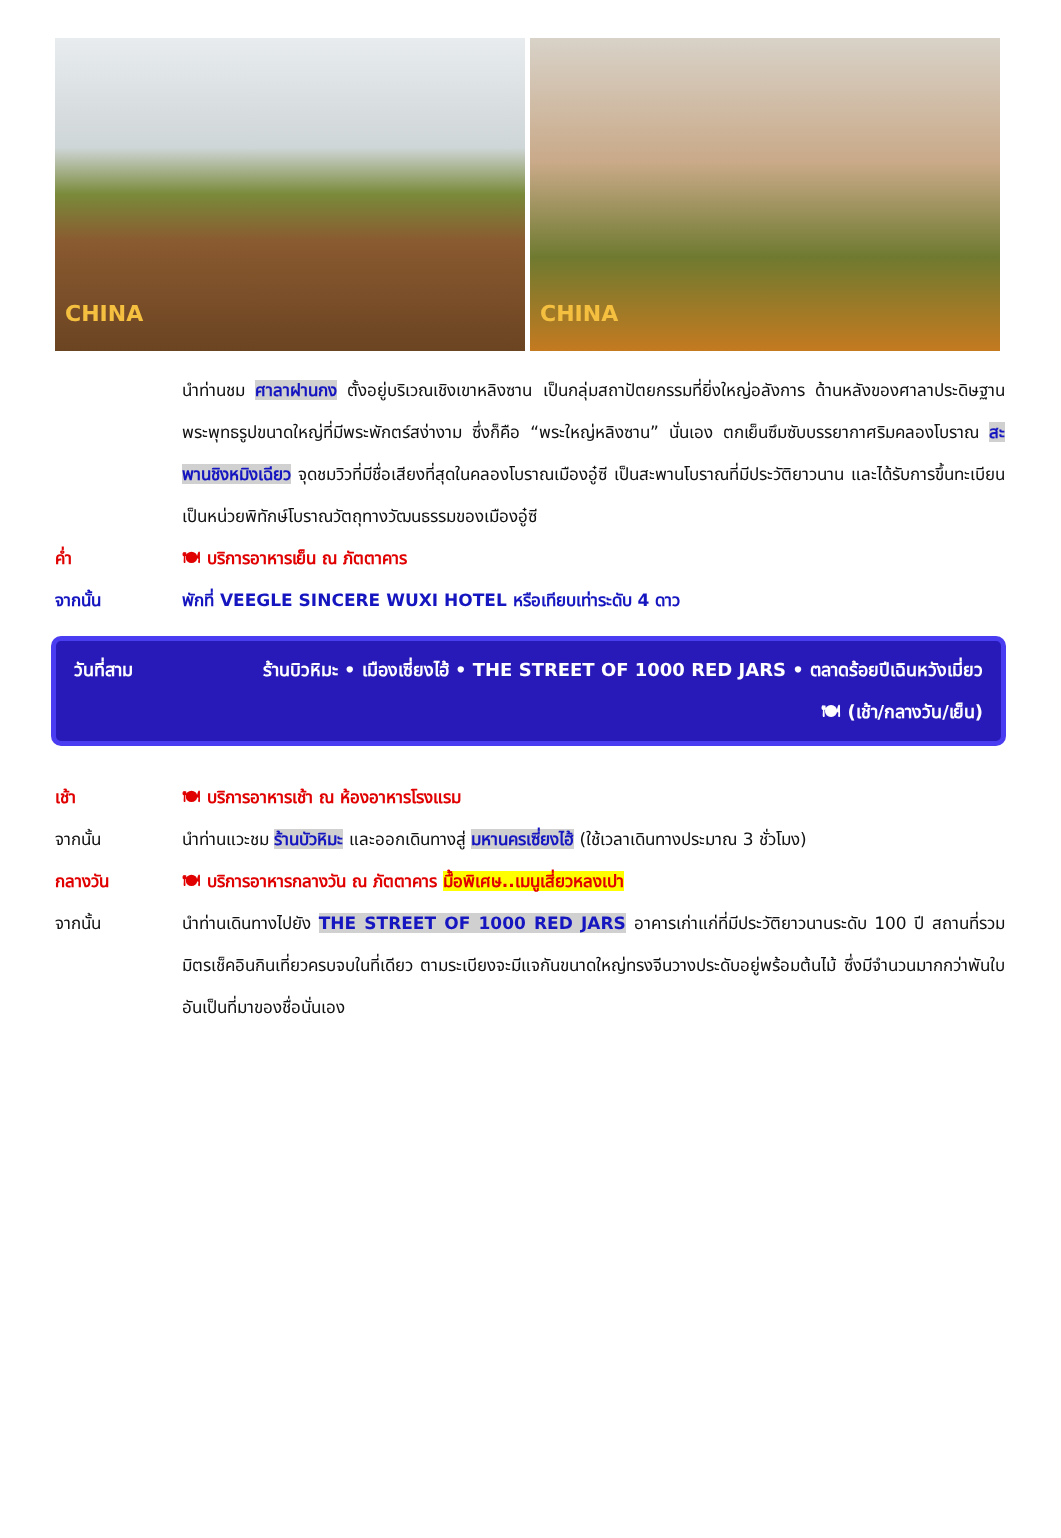CHINA
CHINA
นำท่านชม ศาลาฝานกง ตั้งอยู่บริเวณเชิงเขาหลิงซาน เป็นกลุ่มสถาปัตยกรรมที่ยิ่งใหญ่อลังการ ด้านหลังของศาลาประดิษฐานพระพุทธรูปขนาดใหญ่ที่มีพระพักตร์สง่างาม ซึ่งก็คือ “พระใหญ่หลิงซาน” นั่นเอง ตกเย็นซึมซับบรรยากาศริมคลองโบราณ สะพานชิงหมิงเฉียว จุดชมวิวที่มีชื่อเสียงที่สุดในคลองโบราณเมืองอู๋ซี เป็นสะพานโบราณที่มีประวัติยาวนาน และได้รับการขึ้นทะเบียนเป็นหน่วยพิทักษ์โบราณวัตถุทางวัฒนธรรมของเมืองอู๋ซี
ค่ำ 🍽 บริการอาหารเย็น ณ ภัตตาคาร
จากนั้น พักที่ VEEGLE SINCERE WUXI HOTEL หรือเทียบเท่าระดับ 4 ดาว
วันที่สาม ร้านบิวหิมะ • เมืองเซี่ยงไฮ้ • THE STREET OF 1000 RED JARS • ตลาดร้อยปีเฉินหวังเมี่ยว
🍽 (เช้า/กลางวัน/เย็น)
เช้า 🍽 บริการอาหารเช้า ณ ห้องอาหารโรงแรม
จากนั้น นำท่านแวะชม ร้านบัวหิมะ และออกเดินทางสู่ มหานครเซี่ยงไฮ้ (ใช้เวลาเดินทางประมาณ 3 ชั่วโมง)
กลางวัน 🍽 บริการอาหารกลางวัน ณ ภัตตาคาร มื้อพิเศษ..เมนูเสี่ยวหลงเปา
จากนั้น นำท่านเดินทางไปยัง THE STREET OF 1000 RED JARS อาคารเก่าแก่ที่มีประวัติยาวนานระดับ 100 ปี สถานที่รวมมิตรเช็คอินกินเที่ยวครบจบในที่เดียว ตามระเบียงจะมีแจกันขนาดใหญ่ทรงจีนวางประดับอยู่พร้อมต้นไม้ ซึ่งมีจำนวนมากกว่าพันใบอันเป็นที่มาของชื่อนั่นเอง